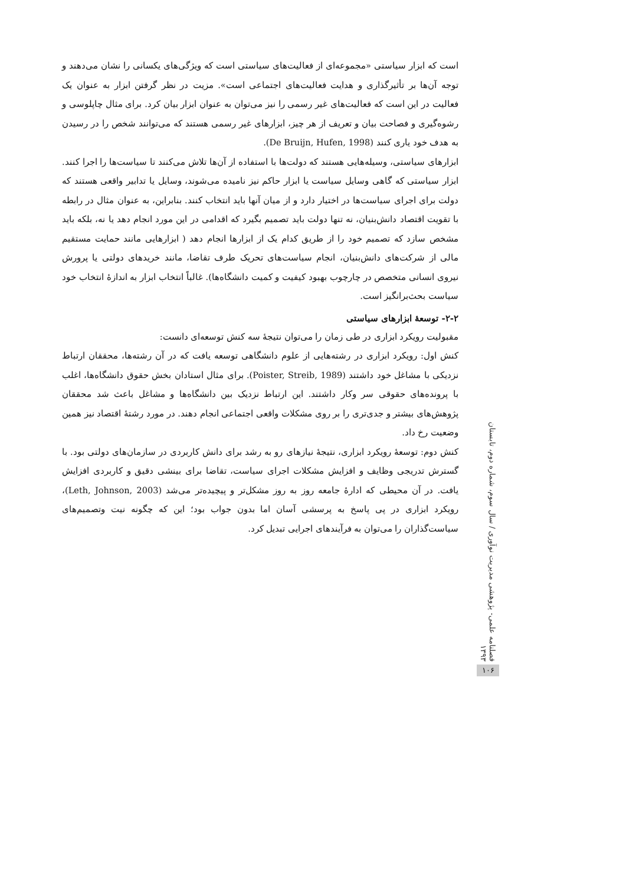است که ابزار سیاستی «مجموعه‌ای از فعالیت‌های سیاستی است که ویژگی‌های یکسانی را نشان می‌دهند و توجه آن‌ها بر تأثیرگذاری و هدایت فعالیت‌های اجتماعی است». مزیت در نظر گرفتن ابزار به عنوان یک فعالیت در این است که فعالیت‌های غیر رسمی را نیز می‌توان به عنوان ابزار بیان کرد. برای مثال چاپلوسی و رشوه‌گیری و فصاحت بیان و تعریف از هر چیز، ابزارهای غیر رسمی هستند که می‌توانند شخص را در رسیدن به هدف خود یاری کنند (De Bruijn, Hufen, 1998).
ابزارهای سیاستی، وسیله‌هایی هستند که دولت‌ها با استفاده از آن‌ها تلاش می‌کنند تا سیاست‌ها را اجرا کنند. ابزار سیاستی که گاهی وسایل سیاست یا ابزار حاکم نیز نامیده می‌شوند، وسایل یا تدابیر واقعی هستند که دولت برای اجرای سیاست‌ها در اختیار دارد و از میان آنها باید انتخاب کنند. بنابراین، به عنوان مثال در رابطه با تقویت اقتصاد دانش‌بنیان، نه تنها دولت باید تصمیم بگیرد که اقدامی در این مورد انجام دهد یا نه، بلکه باید مشخص سازد که تصمیم خود را از طریق کدام یک از ابزارها انجام دهد ( ابزارهایی مانند حمایت مستقیم مالی از شرکت‌های دانش‌بنیان، انجام سیاست‌های تحریک طرف تقاضا، مانند خریدهای دولتی یا پرورش نیروی انسانی متخصص در چارچوب بهبود کیفیت و کمیت دانشگاه‌ها). غالباً انتخاب ابزار به اندازهٔ انتخاب خود سیاست بحث‌برانگیز است.
۲-۲- توسعهٔ ابزارهای سیاستی
مقبولیت رویکرد ابزاری در طی زمان را می‌توان نتیجهٔ سه کنش توسعه‌ای دانست:
کنش اول: رویکرد ابزاری در رشته‌هایی از علوم دانشگاهی توسعه یافت که در آن رشته‌ها، محققان ارتباط نزدیکی با مشاغل خود داشتند (Poister, Streib, 1989). برای مثال استادان بخش حقوق دانشگاه‌ها، اغلب با پرونده‌های حقوقی سر وکار داشتند. این ارتباط نزدیک بین دانشگاه‌ها و مشاغل باعث شد محققان پژوهش‌های بیشتر و جدی‌تری را بر روی مشکلات واقعی اجتماعی انجام دهند. در مورد رشتهٔ اقتصاد نیز همین وضعیت رخ داد.
کنش دوم: توسعهٔ رویکرد ابزاری، نتیجهٔ نیازهای رو به رشد برای دانش کاربردی در سازمان‌های دولتی بود. با گسترش تدریجی وظایف و افزایش مشکلات اجرای سیاست، تقاضا برای بینشی دقیق و کاربردی افزایش یافت. در آن محیطی که ادارهٔ جامعه روز به روز مشکل‌تر و پیچیده‌تر می‌شد (Leth, Johnson, 2003)، رویکرد ابزاری در پی پاسخ به پرسشی آسان اما بدون جواب بود؛ این که چگونه نیت وتصمیم‌های سیاست‌گذاران را می‌توان به فرآیندهای اجرایی تبدیل کرد.
فصلنامه علمی- پژوهشی مدیریت نوآوری / سال سوم، شماره دوم، تابستان ۱۳۹۳
۱۰۶